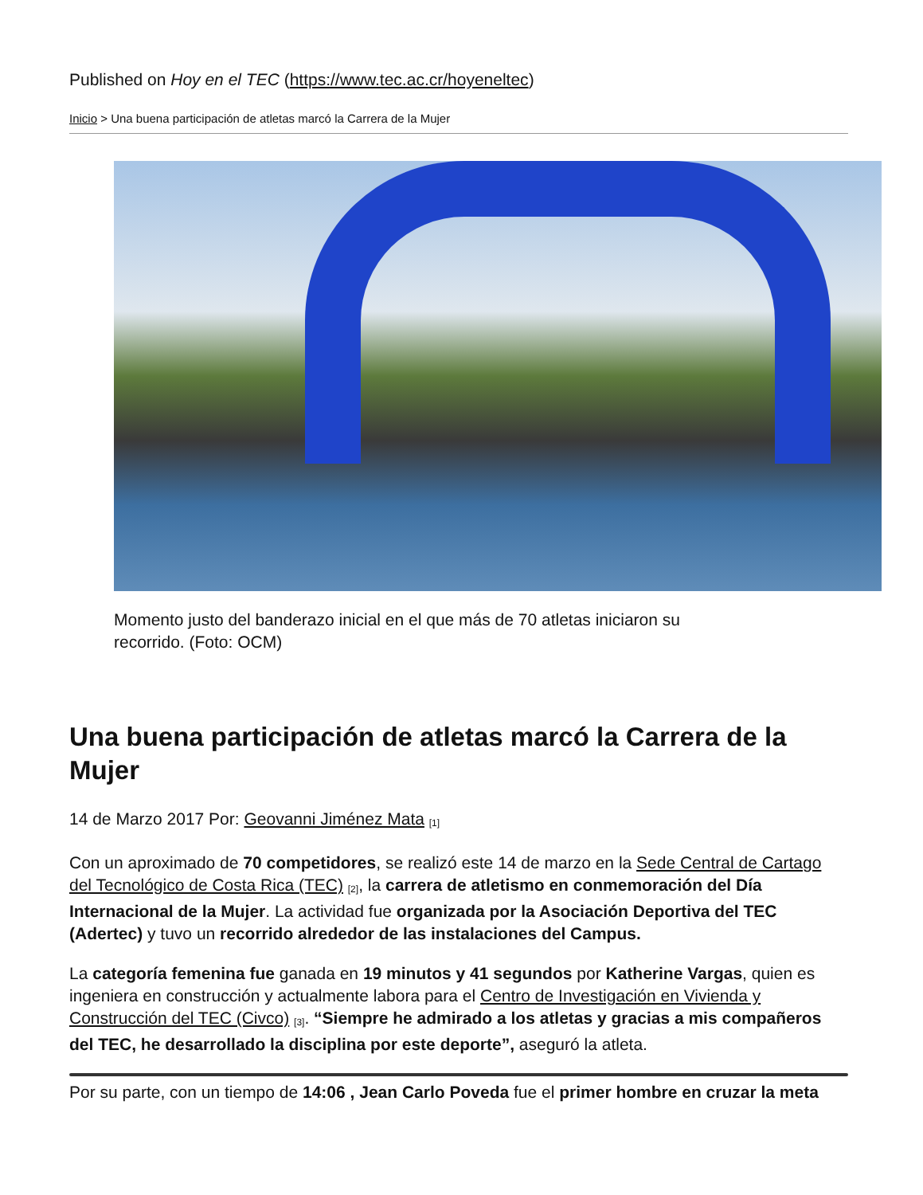Published on Hoy en el TEC (https://www.tec.ac.cr/hoyeneltec)
Inicio > Una buena participación de atletas marcó la Carrera de la Mujer
Momento justo del banderazo inicial en el que más de 70 atletas iniciaron su recorrido. (Foto: OCM)
Una buena participación de atletas marcó la Carrera de la Mujer
14 de Marzo 2017 Por: Geovanni Jiménez Mata <sup>[1]</sup>
Con un aproximado de 70 competidores, se realizó este 14 de marzo en la Sede Central de Cartago del Tecnológico de Costa Rica (TEC) <sup>[2]</sup>, la carrera de atletismo en conmemoración del Día Internacional de la Mujer. La actividad fue organizada por la Asociación Deportiva del TEC (Adertec) y tuvo un recorrido alrededor de las instalaciones del Campus.
La categoría femenina fue ganada en 19 minutos y 41 segundos por Katherine Vargas, quien es ingeniera en construcción y actualmente labora para el Centro de Investigación en Vivienda y Construcción del TEC (Civco) <sup>[3]</sup>. “Siempre he admirado a los atletas y gracias a mis compañeros del TEC, he desarrollado la disciplina por este deporte”, aseguró la atleta.
Por su parte, con un tiempo de 14:06 , Jean Carlo Poveda fue el primer hombre en cruzar la meta